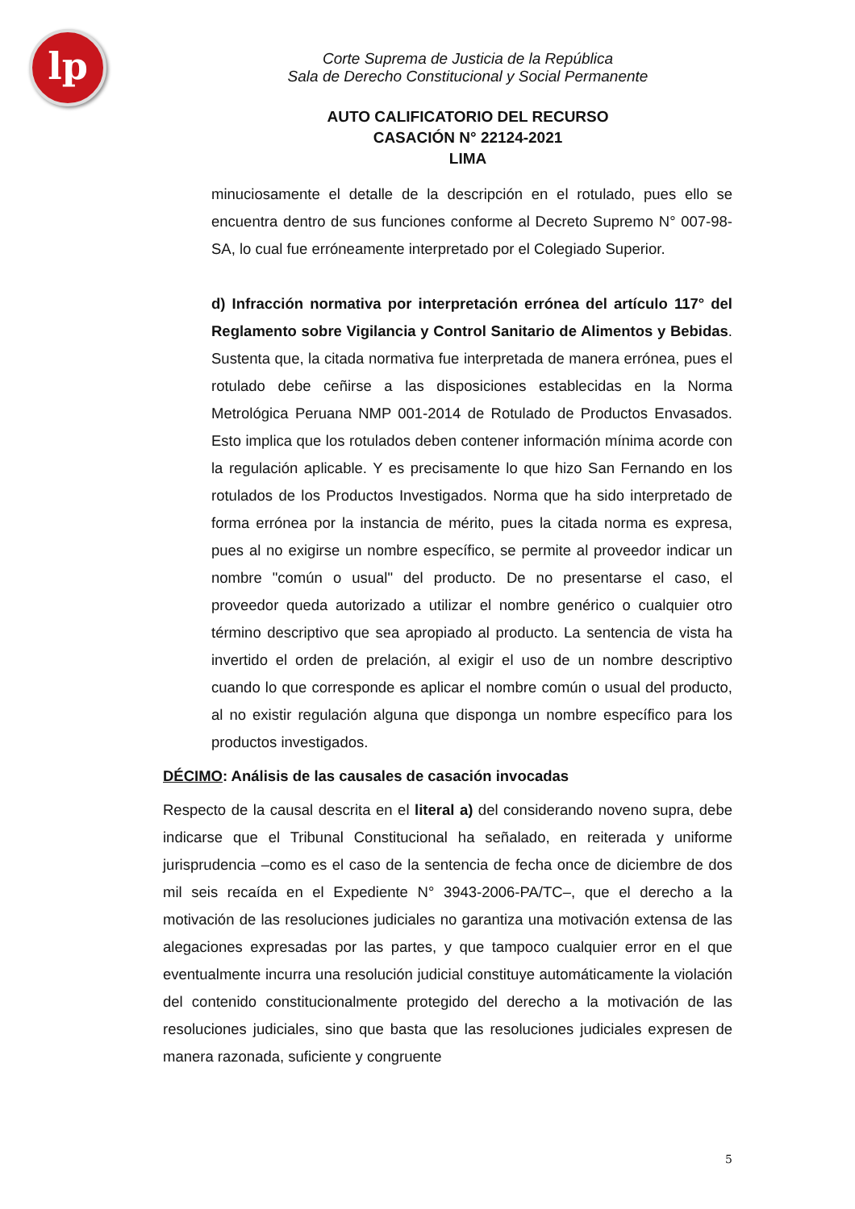lp
Corte Suprema de Justicia de la República
Sala de Derecho Constitucional y Social Permanente
AUTO CALIFICATORIO DEL RECURSO
CASACIÓN N° 22124-2021
LIMA
minuciosamente el detalle de la descripción en el rotulado, pues ello se encuentra dentro de sus funciones conforme al Decreto Supremo N° 007-98-SA, lo cual fue erróneamente interpretado por el Colegiado Superior.
d) Infracción normativa por interpretación errónea del artículo 117° del Reglamento sobre Vigilancia y Control Sanitario de Alimentos y Bebidas. Sustenta que, la citada normativa fue interpretada de manera errónea, pues el rotulado debe ceñirse a las disposiciones establecidas en la Norma Metrológica Peruana NMP 001-2014 de Rotulado de Productos Envasados. Esto implica que los rotulados deben contener información mínima acorde con la regulación aplicable. Y es precisamente lo que hizo San Fernando en los rotulados de los Productos Investigados. Norma que ha sido interpretado de forma errónea por la instancia de mérito, pues la citada norma es expresa, pues al no exigirse un nombre específico, se permite al proveedor indicar un nombre "común o usual" del producto. De no presentarse el caso, el proveedor queda autorizado a utilizar el nombre genérico o cualquier otro término descriptivo que sea apropiado al producto. La sentencia de vista ha invertido el orden de prelación, al exigir el uso de un nombre descriptivo cuando lo que corresponde es aplicar el nombre común o usual del producto, al no existir regulación alguna que disponga un nombre específico para los productos investigados.
DÉCIMO: Análisis de las causales de casación invocadas
Respecto de la causal descrita en el literal a) del considerando noveno supra, debe indicarse que el Tribunal Constitucional ha señalado, en reiterada y uniforme jurisprudencia –como es el caso de la sentencia de fecha once de diciembre de dos mil seis recaída en el Expediente N° 3943-2006-PA/TC–, que el derecho a la motivación de las resoluciones judiciales no garantiza una motivación extensa de las alegaciones expresadas por las partes, y que tampoco cualquier error en el que eventualmente incurra una resolución judicial constituye automáticamente la violación del contenido constitucionalmente protegido del derecho a la motivación de las resoluciones judiciales, sino que basta que las resoluciones judiciales expresen de manera razonada, suficiente y congruente
5